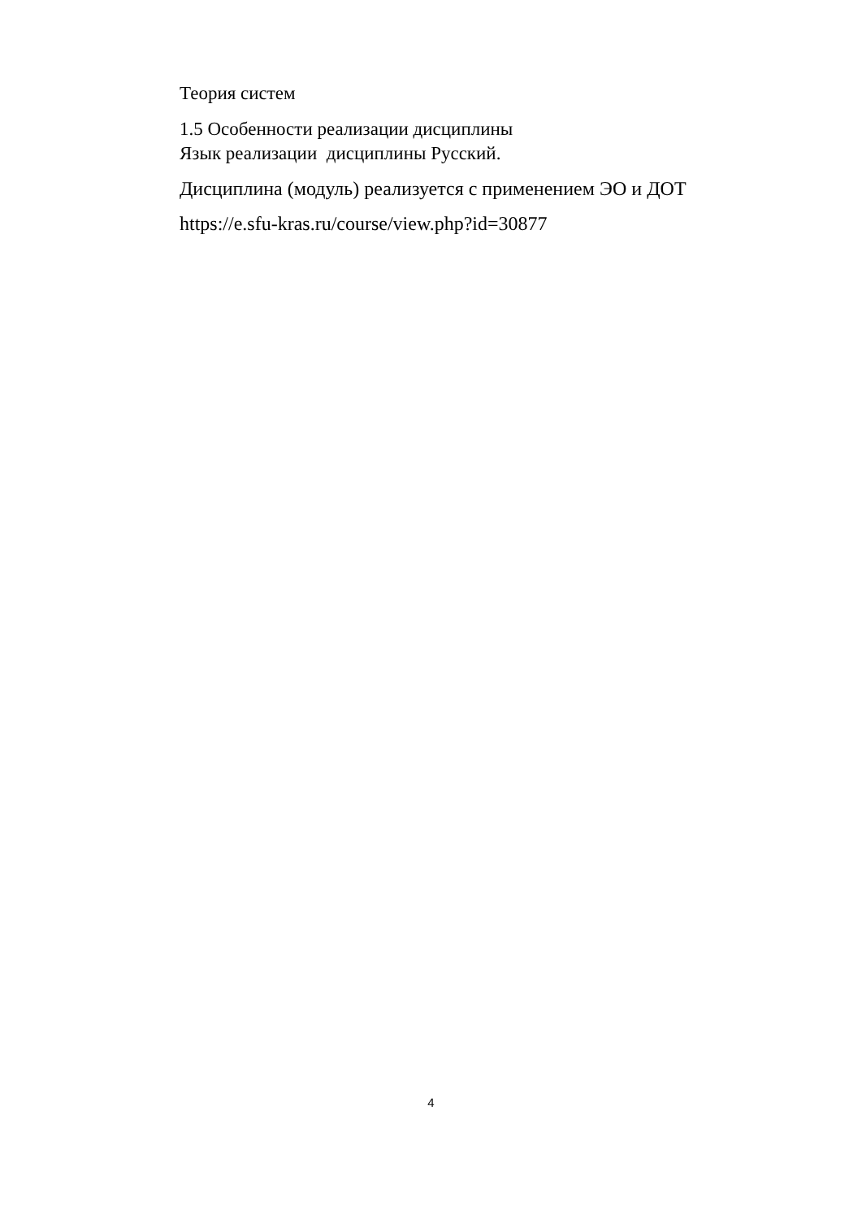Теория систем
1.5 Особенности реализации дисциплины
Язык реализации дисциплины Русский.
Дисциплина (модуль) реализуется с применением ЭО и ДОТ
https://e.sfu-kras.ru/course/view.php?id=30877
4